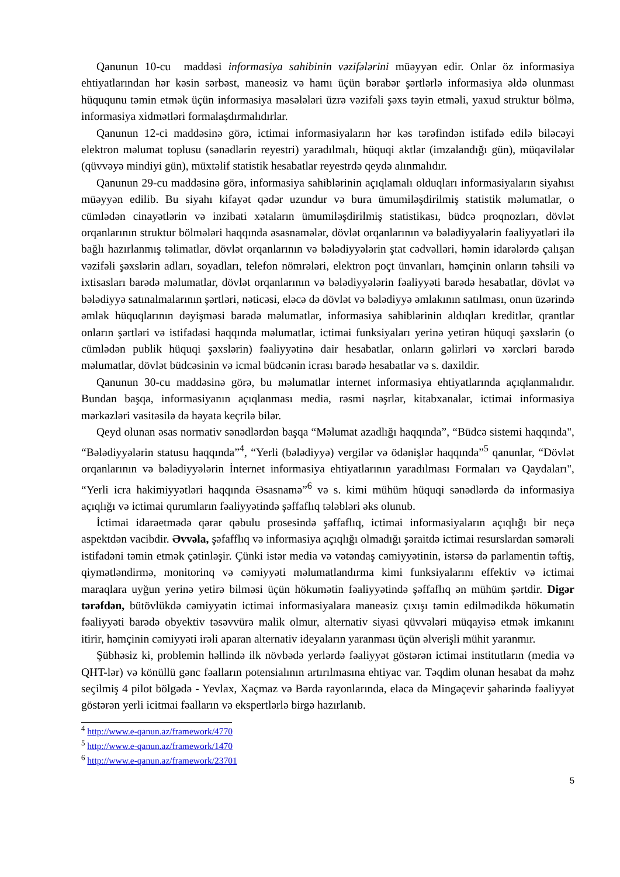Qanunun 10-cu maddəsi informasiya sahibinin vəzifələrini müəyyən edir. Onlar öz informasiya ehtiyatlarından hər kəsin sərbəst, maneəsiz və hamı üçün bərabər şərtlərlə informasiya əldə olunması hüququnu təmin etmək üçün informasiya məsələləri üzrə vəzifəli şəxs təyin etməli, yaxud struktur bölmə, informasiya xidmətləri formalaşdırmalıdırlar.
Qanunun 12-ci maddəsinə görə, ictimai informasiyaların hər kəs tərəfindən istifadə edilə biləcəyi elektron məlumat toplusu (sənədlərin reyestri) yaradılmalı, hüquqi aktlar (imzalandığı gün), müqavilələr (qüvvəyə mindiyi gün), müxtəlif statistik hesabatlar reyestrdə qeydə alınmalıdır.
Qanunun 29-cu maddəsinə görə, informasiya sahiblərinin açıqlamalı olduqları informasiyaların siyahısı müəyyən edilib. Bu siyahı kifayət qədər uzundur və bura ümumiləşdirilmiş statistik məlumatlar, o cümlədən cinayətlərin və inzibati xətaların ümumiləşdirilmiş statistikası, büdcə proqnozları, dövlət orqanlarının struktur bölmələri haqqında əsasnamələr, dövlət orqanlarının və bələdiyyələrin fəaliyyətləri ilə bağlı hazırlanmış təlimatlar, dövlət orqanlarının və bələdiyyələrin ştat cədvəlləri, həmin idarələrdə çalışan vəzifəli şəxslərin adları, soyadları, telefon nömrələri, elektron poçt ünvanları, həmçinin onların təhsili və ixtisasları barədə məlumatlar, dövlət orqanlarının və bələdiyyələrin fəaliyyəti barədə hesabatlar, dövlət və bələdiyyə satınalmalarının şərtləri, nəticəsi, eləcə də dövlət və bələdiyyə əmlakının satılması, onun üzərində əmlak hüquqlarının dəyişməsi barədə məlumatlar, informasiya sahiblərinin aldıqları kreditlər, qrantlar onların şərtləri və istifadəsi haqqında məlumatlar, ictimai funksiyaları yerinə yetirən hüquqi şəxslərin (o cümlədən publik hüquqi şəxslərin) fəaliyyətinə dair hesabatlar, onların gəlirləri və xərcləri barədə məlumatlar, dövlət büdcəsinin və icmal büdcənin icrası barədə hesabatlar və s. daxildir.
Qanunun 30-cu maddəsinə görə, bu məlumatlar internet informasiya ehtiyatlarında açıqlanmalıdır. Bundan başqa, informasiyanın açıqlanması media, rəsmi nəşrlər, kitabxanalar, ictimai informasiya mərkəzləri vasitəsilə də həyata keçrilə bilər.
Qeyd olunan əsas normativ sənədlərdən başqa “Məlumat azadlığı haqqında”, “Büdcə sistemi haqqında", “Bələdiyyələrin statusu haqqında”<sup>4</sup>, “Yerli (bələdiyyə) vergilər və ödənişlər haqqında”<sup>5</sup> qanunlar, “Dövlət orqanlarının və bələdiyyələrin İnternet informasiya ehtiyatlarının yaradılması Formaları və Qaydaları", “Yerli icra hakimiyyətləri haqqında Əsasnamə”<sup>6</sup> və s. kimi mühüm hüquqi sənədlərdə də informasiya açıqlığı və ictimai qurumların fəaliyyətində şəffaflıq tələbləri əks olunub.
İctimai idarəetmədə qərar qəbulu prosesində şəffaflıq, ictimai informasiyaların açıqlığı bir neçə aspektdən vacibdir. Əvvəla, şəfafflıq və informasiya açıqlığı olmadığı şəraitdə ictimai resurslardan səmərəli istifadəni təmin etmək çətinləşir. Çünki istər media və vətəndaş cəmiyyətinin, istərsə də parlamentin təftiş, qiymətləndirmə, monitorinq və cəmiyyəti məlumatlandırma kimi funksiyalarını effektiv və ictimai maraqlara uyğun yerinə yetirə bilməsi üçün hökumətin fəaliyyətində şəffaflıq ən mühüm şərtdir. Digər tərəfdən, bütövlükdə cəmiyyətin ictimai informasiyalara maneəsiz çıxışı təmin edilmədikdə hökumətin fəaliyyəti barədə obyektiv təsəvvürə malik olmur, alternativ siyasi qüvvələri müqayisə etmək imkanını itirir, həmçinin cəmiyyəti irəli aparan alternativ ideyaların yaranması üçün əlverişli mühit yaranmır.
Şübhəsiz ki, problemin həllində ilk növbədə yerlərdə fəaliyyət göstərən ictimai institutların (media və QHT-lər) və könüllü gənc fəalların potensialının artırılmasına ehtiyac var. Təqdim olunan hesabat da məhz seçilmiş 4 pilot bölgədə - Yevlax, Xaçmaz və Bərdə rayonlarında, eləcə də Mingəçevir şəhərində fəaliyyət göstərən yerli icitmai fəalların və ekspertlərlə birgə hazırlanıb.
<sup>4</sup> http://www.e-qanun.az/framework/4770
<sup>5</sup> http://www.e-qanun.az/framework/1470
<sup>6</sup> http://www.e-qanun.az/framework/23701
5